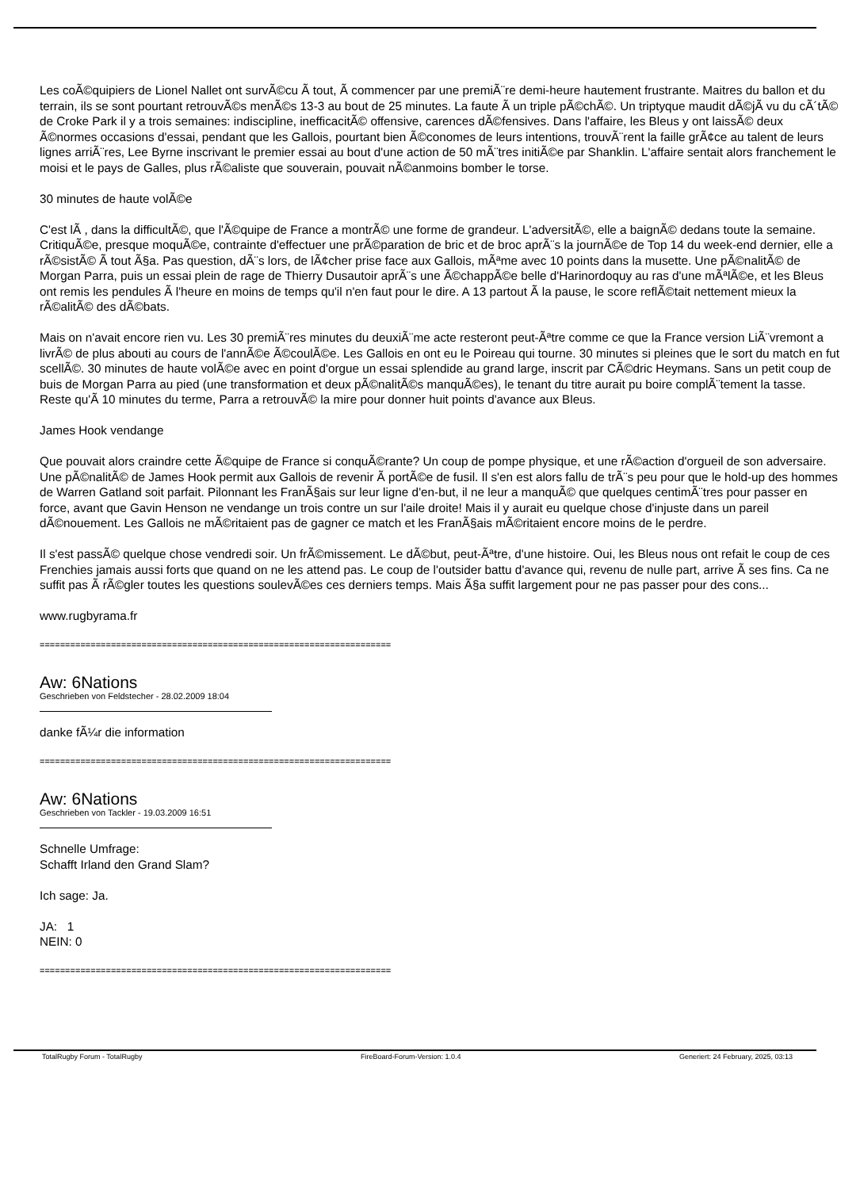Les coÃ©quipiers de Lionel Nallet ont survÃ©cu Ã tout, Ã commencer par une premiÃ¨re demi-heure hautement frustrante. Maitres du ballon et du terrain, ils se sont pourtant retrouvÃ©s menÃ©s 13-3 au bout de 25 minutes. La faute Ã un triple pÃ©chÃ©. Un triptyque maudit dÃ©jÃ vu du cÃ´tÃ© de Croke Park il y a trois semaines: indiscipline, inefficacitÃ© offensive, carences dÃ©fensives. Dans l'affaire, les Bleus y ont laissÃ© deux Ã©normes occasions d'essai, pendant que les Gallois, pourtant bien Ã©conomes de leurs intentions, trouvÃ¨rent la faille grÃ¢ce au talent de leurs lignes arriÃ¨res, Lee Byrne inscrivant le premier essai au bout d'une action de 50 mÃ¨tres initiÃ©e par Shanklin. L'affaire sentait alors franchement le moisi et le pays de Galles, plus rÃ©aliste que souverain, pouvait nÃ©anmoins bomber le torse.
30 minutes de haute volÃ©e
C'est lÃ , dans la difficultÃ©, que l'Ã©quipe de France a montrÃ© une forme de grandeur. L'adversitÃ©, elle a baignÃ© dedans toute la semaine. CritiquÃ©e, presque moquÃ©e, contrainte d'effectuer une prÃ©paration de bric et de broc aprÃ¨s la journÃ©e de Top 14 du week-end dernier, elle a rÃ©sistÃ© Ã tout Ã§a. Pas question, dÃ¨s lors, de lÃ¢cher prise face aux Gallois, mÃªme avec 10 points dans la musette. Une pÃ©nalitÃ© de Morgan Parra, puis un essai plein de rage de Thierry Dusautoir aprÃ¨s une Ã©chappÃ©e belle d'Harinordoquy au ras d'une mÃªlÃ©e, et les Bleus ont remis les pendules Ã l'heure en moins de temps qu'il n'en faut pour le dire. A 13 partout Ã la pause, le score reflÃ©tait nettement mieux la rÃ©alitÃ© des dÃ©bats.
Mais on n'avait encore rien vu. Les 30 premiÃ¨res minutes du deuxiÃ¨me acte resteront peut-Ãªtre comme ce que la France version LiÃ¨vremont a livrÃ© de plus abouti au cours de l'annÃ©e Ã©coulÃ©e. Les Gallois en ont eu le Poireau qui tourne. 30 minutes si pleines que le sort du match en fut scellÃ©. 30 minutes de haute volÃ©e avec en point d'orgue un essai splendide au grand large, inscrit par CÃ©dric Heymans. Sans un petit coup de buis de Morgan Parra au pied (une transformation et deux pÃ©nalitÃ©s manquÃ©es), le tenant du titre aurait pu boire complÃ¨tement la tasse. Reste qu'Ã 10 minutes du terme, Parra a retrouvÃ© la mire pour donner huit points d'avance aux Bleus.
James Hook vendange
Que pouvait alors craindre cette Ã©quipe de France si conquÃ©rante? Un coup de pompe physique, et une rÃ©action d'orgueil de son adversaire. Une pÃ©nalitÃ© de James Hook permit aux Gallois de revenir Ã portÃ©e de fusil. Il s'en est alors fallu de trÃ¨s peu pour que le hold-up des hommes de Warren Gatland soit parfait. Pilonnant les FranÃ§ais sur leur ligne d'en-but, il ne leur a manquÃ© que quelques centimÃ¨tres pour passer en force, avant que Gavin Henson ne vendange un trois contre un sur l'aile droite! Mais il y aurait eu quelque chose d'injuste dans un pareil dÃ©nouement. Les Gallois ne mÃ©ritaient pas de gagner ce match et les FranÃ§ais mÃ©ritaient encore moins de le perdre.
Il s'est passÃ© quelque chose vendredi soir. Un frÃ©missement. Le dÃ©but, peut-Ãªtre, d'une histoire. Oui, les Bleus nous ont refait le coup de ces Frenchies jamais aussi forts que quand on ne les attend pas. Le coup de l'outsider battu d'avance qui, revenu de nulle part, arrive Ã ses fins. Ca ne suffit pas Ã rÃ©gler toutes les questions soulevÃ©es ces derniers temps. Mais Ã§a suffit largement pour ne pas passer pour des cons...
www.rugbyrama.fr
=====================================================================
Aw: 6Nations
Geschrieben von Feldstecher - 28.02.2009 18:04
danke fÃ¼r die information
=====================================================================
Aw: 6Nations
Geschrieben von Tackler - 19.03.2009 16:51
Schnelle Umfrage:
Schafft Irland den Grand Slam?
Ich sage: Ja.
JA: 1
NEIN: 0
=====================================================================
TotalRugby Forum - TotalRugby FireBoard-Forum-Version: 1.0.4 Generiert: 24 February, 2025, 03:13